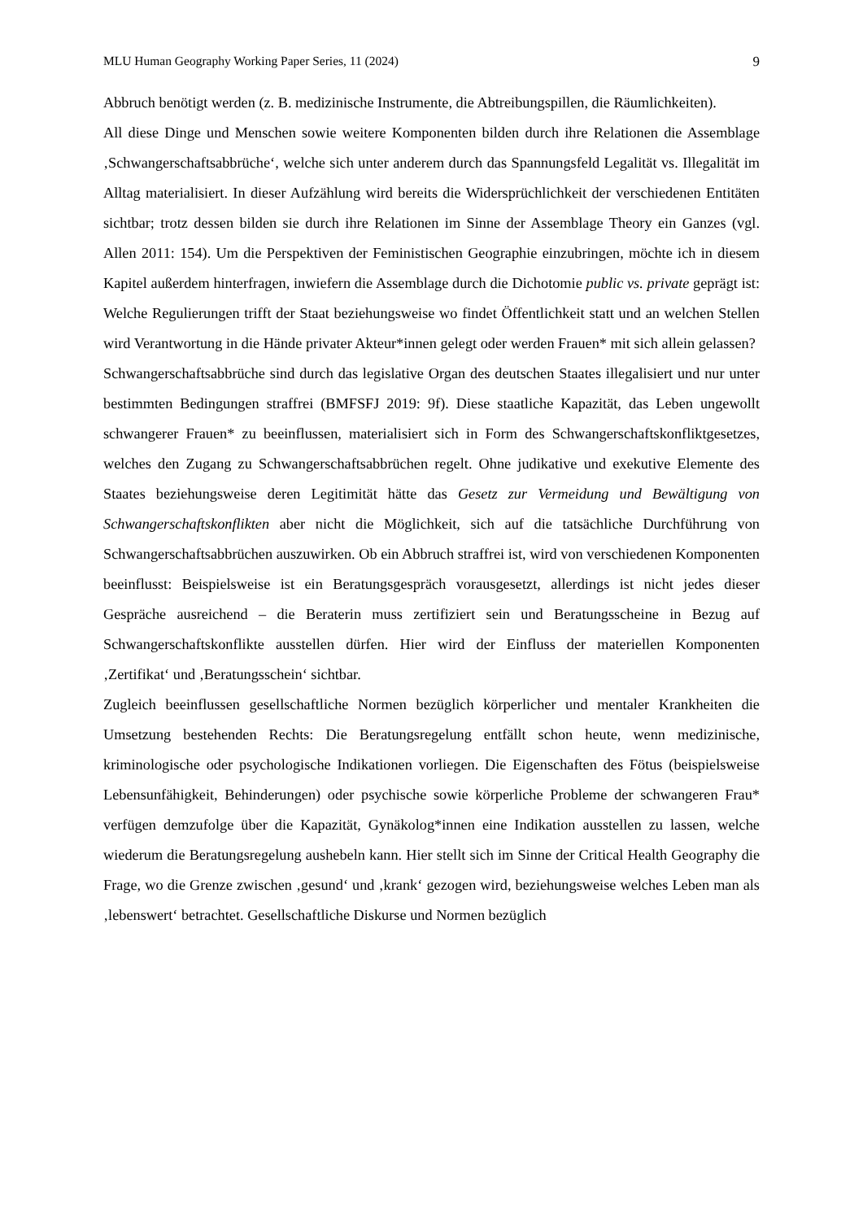MLU Human Geography Working Paper Series, 11 (2024) 9
Abbruch benötigt werden (z. B. medizinische Instrumente, die Abtreibungspillen, die Räumlichkeiten).
All diese Dinge und Menschen sowie weitere Komponenten bilden durch ihre Relationen die Assemblage ‚Schwangerschaftsabbrüche‘, welche sich unter anderem durch das Spannungsfeld Legalität vs. Illegalität im Alltag materialisiert. In dieser Aufzählung wird bereits die Widersprüchlichkeit der verschiedenen Entitäten sichtbar; trotz dessen bilden sie durch ihre Relationen im Sinne der Assemblage Theory ein Ganzes (vgl. Allen 2011: 154). Um die Perspektiven der Feministischen Geographie einzubringen, möchte ich in diesem Kapitel außerdem hinterfragen, inwiefern die Assemblage durch die Dichotomie public vs. private geprägt ist: Welche Regulierungen trifft der Staat beziehungsweise wo findet Öffentlichkeit statt und an welchen Stellen wird Verantwortung in die Hände privater Akteur*innen gelegt oder werden Frauen* mit sich allein gelassen?
Schwangerschaftsabbrüche sind durch das legislative Organ des deutschen Staates illegalisiert und nur unter bestimmten Bedingungen straffrei (BMFSFJ 2019: 9f). Diese staatliche Kapazität, das Leben ungewollt schwangerer Frauen* zu beeinflussen, materialisiert sich in Form des Schwangerschaftskonfliktgesetzes, welches den Zugang zu Schwangerschaftsabbrüchen regelt. Ohne judikative und exekutive Elemente des Staates beziehungsweise deren Legitimität hätte das Gesetz zur Vermeidung und Bewältigung von Schwangerschaftskonflikten aber nicht die Möglichkeit, sich auf die tatsächliche Durchführung von Schwangerschaftsabbrüchen auszuwirken. Ob ein Abbruch straffrei ist, wird von verschiedenen Komponenten beeinflusst: Beispielsweise ist ein Beratungsgespräch vorausgesetzt, allerdings ist nicht jedes dieser Gespräche ausreichend – die Beraterin muss zertifiziert sein und Beratungsscheine in Bezug auf Schwangerschaftskonflikte ausstellen dürfen. Hier wird der Einfluss der materiellen Komponenten ‚Zertifikat‘ und ‚Beratungsschein‘ sichtbar.
Zugleich beeinflussen gesellschaftliche Normen bezüglich körperlicher und mentaler Krankheiten die Umsetzung bestehenden Rechts: Die Beratungsregelung entfällt schon heute, wenn medizinische, kriminologische oder psychologische Indikationen vorliegen. Die Eigenschaften des Fötus (beispielsweise Lebensunfähigkeit, Behinderungen) oder psychische sowie körperliche Probleme der schwangeren Frau* verfügen demzufolge über die Kapazität, Gynäkolog*innen eine Indikation ausstellen zu lassen, welche wiederum die Beratungsregelung aushebeln kann. Hier stellt sich im Sinne der Critical Health Geography die Frage, wo die Grenze zwischen ‚gesund‘ und ‚krank‘ gezogen wird, beziehungsweise welches Leben man als ‚lebenswert‘ betrachtet. Gesellschaftliche Diskurse und Normen bezüglich